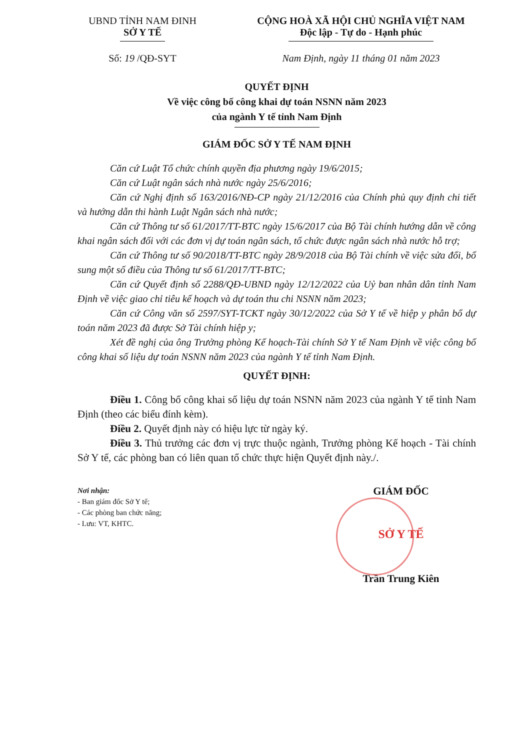UBND TỈNH NAM ĐINH
SỞ Y TẾ
CỘNG HOÀ XÃ HỘI CHỦ NGHĨA VIỆT NAM
Độc lập - Tự do - Hạnh phúc
Số: 19 /QĐ-SYT Nam Định, ngày 11 tháng 01 năm 2023
QUYẾT ĐỊNH
Về việc công bố công khai dự toán NSNN năm 2023
của ngành Y tế tỉnh Nam Định
GIÁM ĐỐC SỞ Y TẾ NAM ĐỊNH
Căn cứ Luật Tổ chức chính quyền địa phương ngày 19/6/2015;
Căn cứ Luật ngân sách nhà nước ngày 25/6/2016;
Căn cứ Nghị định số 163/2016/NĐ-CP ngày 21/12/2016 của Chính phủ quy định chi tiết và hướng dẫn thi hành Luật Ngân sách nhà nước;
Căn cứ Thông tư số 61/2017/TT-BTC ngày 15/6/2017 của Bộ Tài chính hướng dẫn về công khai ngân sách đối với các đơn vị dự toán ngân sách, tổ chức được ngân sách nhà nước hỗ trợ;
Căn cứ Thông tư số 90/2018/TT-BTC ngày 28/9/2018 của Bộ Tài chính về việc sửa đổi, bổ sung một số điều của Thông tư số 61/2017/TT-BTC;
Căn cứ Quyết định số 2288/QĐ-UBND ngày 12/12/2022 của Uỷ ban nhân dân tỉnh Nam Định về việc giao chỉ tiêu kế hoạch và dự toán thu chi NSNN năm 2023;
Căn cứ Công văn số 2597/SYT-TCKT ngày 30/12/2022 của Sở Y tế về hiệp y phân bổ dự toán năm 2023 đã được Sở Tài chính hiệp y;
Xét đề nghị của ông Trưởng phòng Kế hoạch-Tài chính Sở Y tế Nam Định về việc công bố công khai số liệu dự toán NSNN năm 2023 của ngành Y tế tỉnh Nam Định.
QUYẾT ĐỊNH:
Điều 1. Công bố công khai số liệu dự toán NSNN năm 2023 của ngành Y tế tỉnh Nam Định (theo các biểu đính kèm).
Điều 2. Quyết định này có hiệu lực từ ngày ký.
Điều 3. Thủ trưởng các đơn vị trực thuộc ngành, Trưởng phòng Kế hoạch - Tài chính Sở Y tế, các phòng ban có liên quan tổ chức thực hiện Quyết định này./.
Nơi nhận:
- Ban giám đốc Sở Y tế;
- Các phòng ban chức năng;
- Lưu: VT, KHTC.
GIÁM ĐỐC
SỞ Y TẾ
Trần Trung Kiên